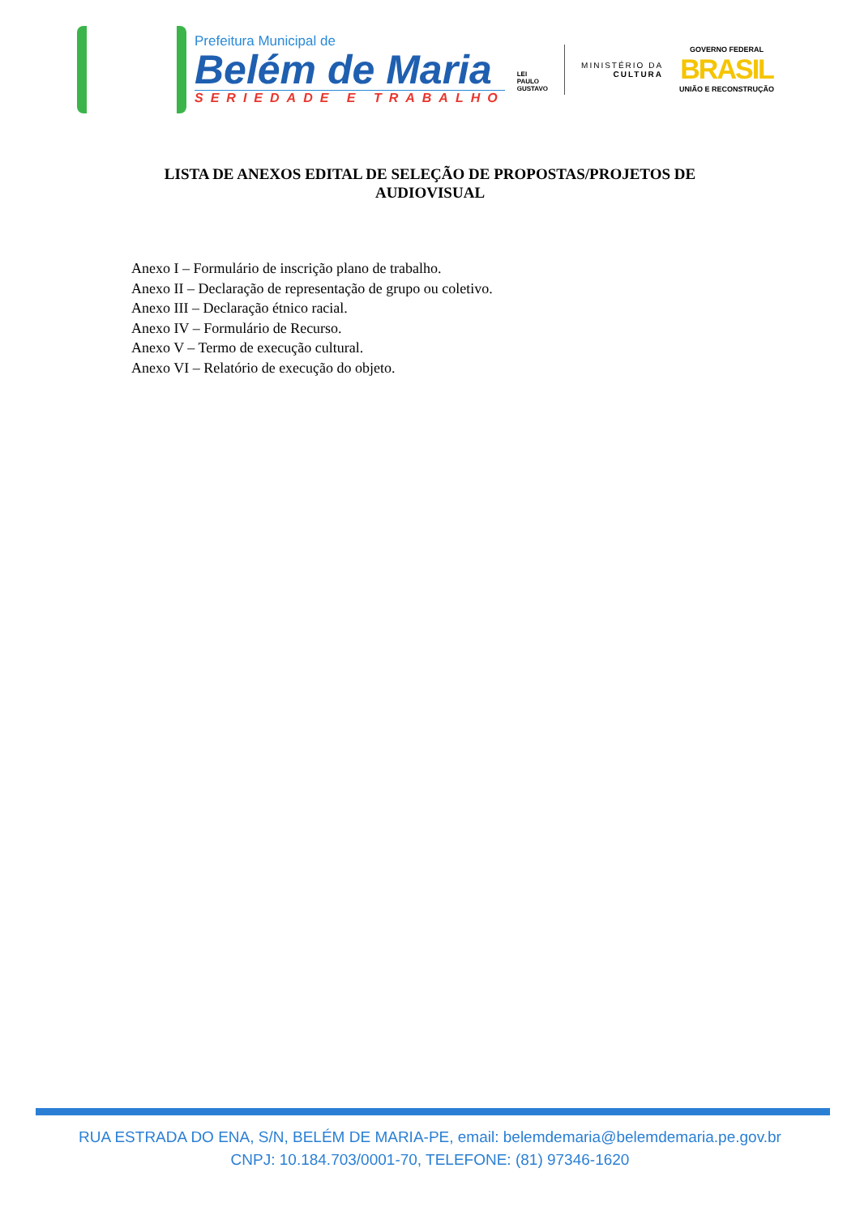Prefeitura Municipal de
Belém de Maria
SERIEDADE E TRABALHO
LEI
PAULO
GUSTAVO
MINISTÉRIO DA
CULTURA
GOVERNO FEDERAL
BRASIL
UNIÃO E RECONSTRUÇÃO
LISTA DE ANEXOS EDITAL DE SELEÇÃO DE PROPOSTAS/PROJETOS DE AUDIOVISUAL
Anexo I – Formulário de inscrição plano de trabalho.
Anexo II – Declaração de representação de grupo ou coletivo.
Anexo III – Declaração étnico racial.
Anexo IV – Formulário de Recurso.
Anexo V – Termo de execução cultural.
Anexo VI – Relatório de execução do objeto.
RUA ESTRADA DO ENA, S/N, BELÉM DE MARIA-PE, email: belemdemaria@belemdemaria.pe.gov.br
CNPJ: 10.184.703/0001-70, TELEFONE: (81) 97346-1620